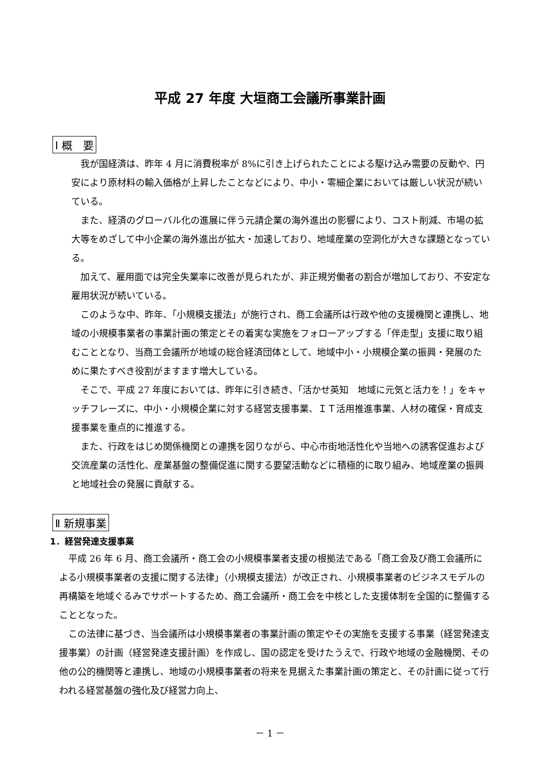平成 27 年度 大垣商工会議所事業計画
Ⅰ 概　要
　我が国経済は、昨年 4 月に消費税率が 8%に引き上げられたことによる駆け込み需要の反動や、円安により原材料の輸入価格が上昇したことなどにより、中小・零細企業においては厳しい状況が続いている。
　また、経済のグローバル化の進展に伴う元請企業の海外進出の影響により、コスト削減、市場の拡大等をめざして中小企業の海外進出が拡大・加速しており、地域産業の空洞化が大きな課題となっている。
　加えて、雇用面では完全失業率に改善が見られたが、非正規労働者の割合が増加しており、不安定な雇用状況が続いている。
　このような中、昨年、「小規模支援法」が施行され、商工会議所は行政や他の支援機関と連携し、地域の小規模事業者の事業計画の策定とその着実な実施をフォローアップする「伴走型」支援に取り組むこととなり、当商工会議所が地域の総合経済団体として、地域中小・小規模企業の振興・発展のために果たすべき役割がますます増大している。
　そこで、平成 27 年度においては、昨年に引き続き、「活かせ英知　地域に元気と活力を！」をキャッチフレーズに、中小・小規模企業に対する経営支援事業、ＩＴ活用推進事業、人材の確保・育成支援事業を重点的に推進する。
　また、行政をはじめ関係機関との連携を図りながら、中心市街地活性化や当地への誘客促進および交流産業の活性化、産業基盤の整備促進に関する要望活動などに積極的に取り組み、地域産業の振興と地域社会の発展に貢献する。
Ⅱ 新規事業
1．経営発達支援事業
　平成 26 年 6 月、商工会議所・商工会の小規模事業者支援の根拠法である「商工会及び商工会議所による小規模事業者の支援に関する法律」（小規模支援法）が改正され、小規模事業者のビジネスモデルの再構築を地域ぐるみでサポートするため、商工会議所・商工会を中核とした支援体制を全国的に整備することとなった。
　この法律に基づき、当会議所は小規模事業者の事業計画の策定やその実施を支援する事業（経営発達支援事業）の計画（経営発達支援計画）を作成し、国の認定を受けたうえで、行政や地域の金融機関、その他の公的機関等と連携し、地域の小規模事業者の将来を見据えた事業計画の策定と、その計画に従って行われる経営基盤の強化及び経営力向上、
－ 1 －